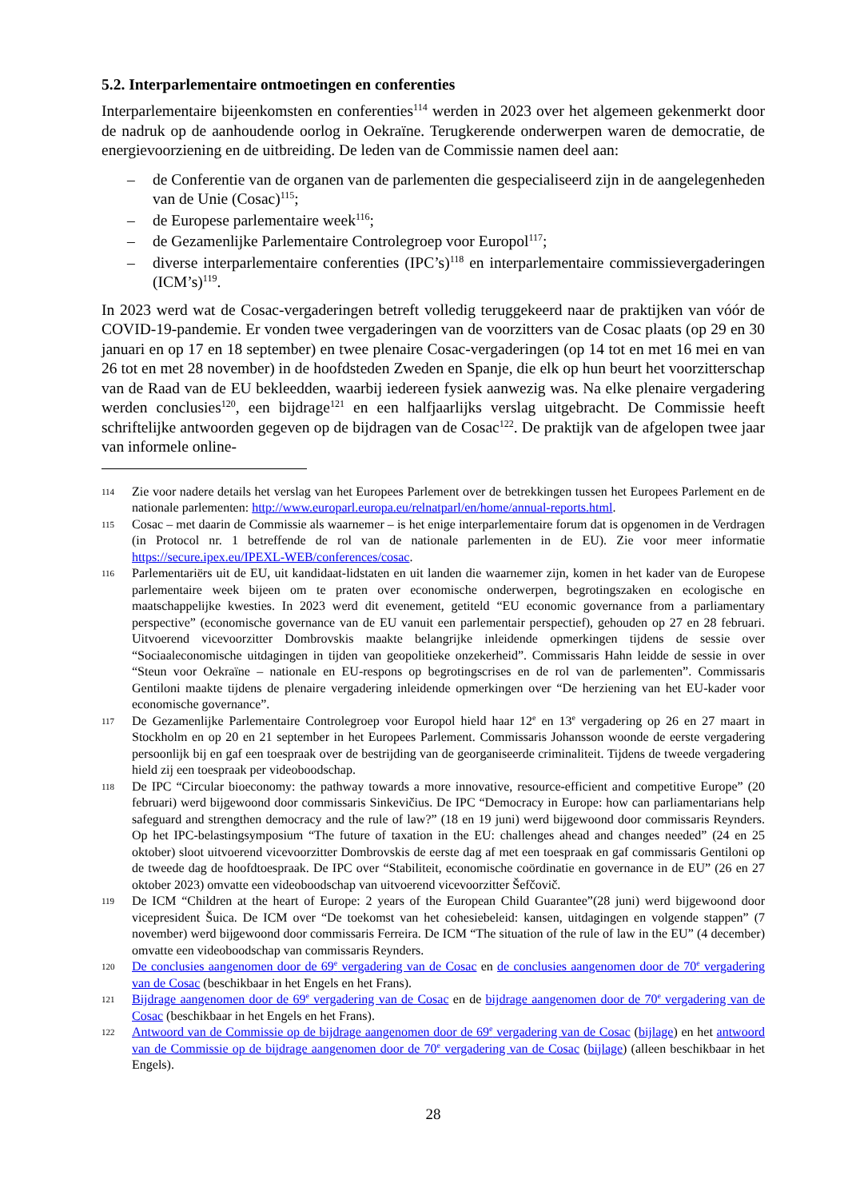5.2. Interparlementaire ontmoetingen en conferenties
Interparlementaire bijeenkomsten en conferenties<sup>114</sup> werden in 2023 over het algemeen gekenmerkt door de nadruk op de aanhoudende oorlog in Oekraïne. Terugkerende onderwerpen waren de democratie, de energievoorziening en de uitbreiding. De leden van de Commissie namen deel aan:
– de Conferentie van de organen van de parlementen die gespecialiseerd zijn in de aangelegenheden van de Unie (Cosac)<sup>115</sup>;
– de Europese parlementaire week<sup>116</sup>;
– de Gezamenlijke Parlementaire Controlegroep voor Europol<sup>117</sup>;
– diverse interparlementaire conferenties (IPC’s)<sup>118</sup> en interparlementaire commissievergaderingen (ICM’s)<sup>119</sup>.
In 2023 werd wat de Cosac-vergaderingen betreft volledig teruggekeerd naar de praktijken van vóór de COVID-19-pandemie. Er vonden twee vergaderingen van de voorzitters van de Cosac plaats (op 29 en 30 januari en op 17 en 18 september) en twee plenaire Cosac-vergaderingen (op 14 tot en met 16 mei en van 26 tot en met 28 november) in de hoofdsteden Zweden en Spanje, die elk op hun beurt het voorzitterschap van de Raad van de EU bekleedden, waarbij iedereen fysiek aanwezig was. Na elke plenaire vergadering werden conclusies<sup>120</sup>, een bijdrage<sup>121</sup> en een halfjaarlijks verslag uitgebracht. De Commissie heeft schriftelijke antwoorden gegeven op de bijdragen van de Cosac<sup>122</sup>. De praktijk van de afgelopen twee jaar van informele online-
114
Zie voor nadere details het verslag van het Europees Parlement over de betrekkingen tussen het Europees Parlement en de nationale parlementen: http://www.europarl.europa.eu/relnatparl/en/home/annual-reports.html.
115
Cosac – met daarin de Commissie als waarnemer – is het enige interparlementaire forum dat is opgenomen in de Verdragen (in Protocol nr. 1 betreffende de rol van de nationale parlementen in de EU). Zie voor meer informatie https://secure.ipex.eu/IPEXL-WEB/conferences/cosac.
116
Parlementariërs uit de EU, uit kandidaat-lidstaten en uit landen die waarnemer zijn, komen in het kader van de Europese parlementaire week bijeen om te praten over economische onderwerpen, begrotingszaken en ecologische en maatschappelijke kwesties. In 2023 werd dit evenement, getiteld “EU economic governance from a parliamentary perspective” (economische governance van de EU vanuit een parlementair perspectief), gehouden op 27 en 28 februari. Uitvoerend vicevoorzitter Dombrovskis maakte belangrijke inleidende opmerkingen tijdens de sessie over “Sociaaleconomische uitdagingen in tijden van geopolitieke onzekerheid”. Commissaris Hahn leidde de sessie in over “Steun voor Oekraïne – nationale en EU-respons op begrotingscrises en de rol van de parlementen”. Commissaris Gentiloni maakte tijdens de plenaire vergadering inleidende opmerkingen over “De herziening van het EU-kader voor economische governance”.
117
De Gezamenlijke Parlementaire Controlegroep voor Europol hield haar 12<sup>e</sup> en 13<sup>e</sup> vergadering op 26 en 27 maart in Stockholm en op 20 en 21 september in het Europees Parlement. Commissaris Johansson woonde de eerste vergadering persoonlijk bij en gaf een toespraak over de bestrijding van de georganiseerde criminaliteit. Tijdens de tweede vergadering hield zij een toespraak per videoboodschap.
118
De IPC “Circular bioeconomy: the pathway towards a more innovative, resource-efficient and competitive Europe” (20 februari) werd bijgewoond door commissaris Sinkevičius. De IPC “Democracy in Europe: how can parliamentarians help safeguard and strengthen democracy and the rule of law?” (18 en 19 juni) werd bijgewoond door commissaris Reynders. Op het IPC-belastingsymposium “The future of taxation in the EU: challenges ahead and changes needed” (24 en 25 oktober) sloot uitvoerend vicevoorzitter Dombrovskis de eerste dag af met een toespraak en gaf commissaris Gentiloni op de tweede dag de hoofdtoespraak. De IPC over “Stabiliteit, economische coördinatie en governance in de EU” (26 en 27 oktober 2023) omvatte een videoboodschap van uitvoerend vicevoorzitter Šefčovič.
119
De ICM “Children at the heart of Europe: 2 years of the European Child Guarantee”(28 juni) werd bijgewoond door vicepresident Šuica. De ICM over “De toekomst van het cohesiebeleid: kansen, uitdagingen en volgende stappen” (7 november) werd bijgewoond door commissaris Ferreira. De ICM “The situation of the rule of law in the EU” (4 december) omvatte een videoboodschap van commissaris Reynders.
120
De conclusies aangenomen door de 69<sup>e</sup> vergadering van de Cosac en de conclusies aangenomen door de 70<sup>e</sup> vergadering van de Cosac (beschikbaar in het Engels en het Frans).
121
Bijdrage aangenomen door de 69<sup>e</sup> vergadering van de Cosac en de bijdrage aangenomen door de 70<sup>e</sup> vergadering van de Cosac (beschikbaar in het Engels en het Frans).
122
Antwoord van de Commissie op de bijdrage aangenomen door de 69<sup>e</sup> vergadering van de Cosac (bijlage) en het antwoord van de Commissie op de bijdrage aangenomen door de 70<sup>e</sup> vergadering van de Cosac (bijlage) (alleen beschikbaar in het Engels).
28